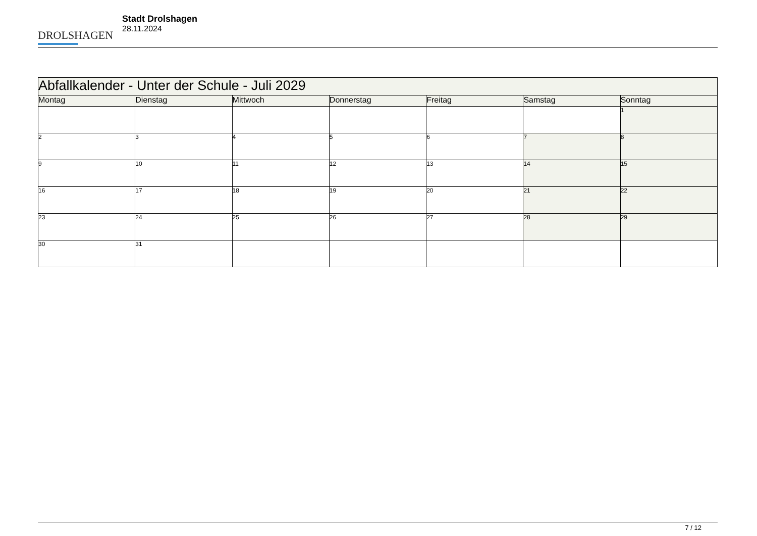DROLSHAGEN
Stadt Drolshagen
28.11.2024
| Abfallkalender - Unter der Schule - Juli 2029 | | | | | | |
| --- | --- | --- | --- | --- | --- | --- |
| Montag | Dienstag | Mittwoch | Donnerstag | Freitag | Samstag | Sonntag |
| | | | | | | 1 |
| 2 | 3 | 4 | 5 | 6 | 7 | 8 |
| 9 | 10 | 11 | 12 | 13 | 14 | 15 |
| 16 | 17 | 18 | 19 | 20 | 21 | 22 |
| 23 | 24 | 25 | 26 | 27 | 28 | 29 |
| 30 | 31 | | | | | |
7 / 12